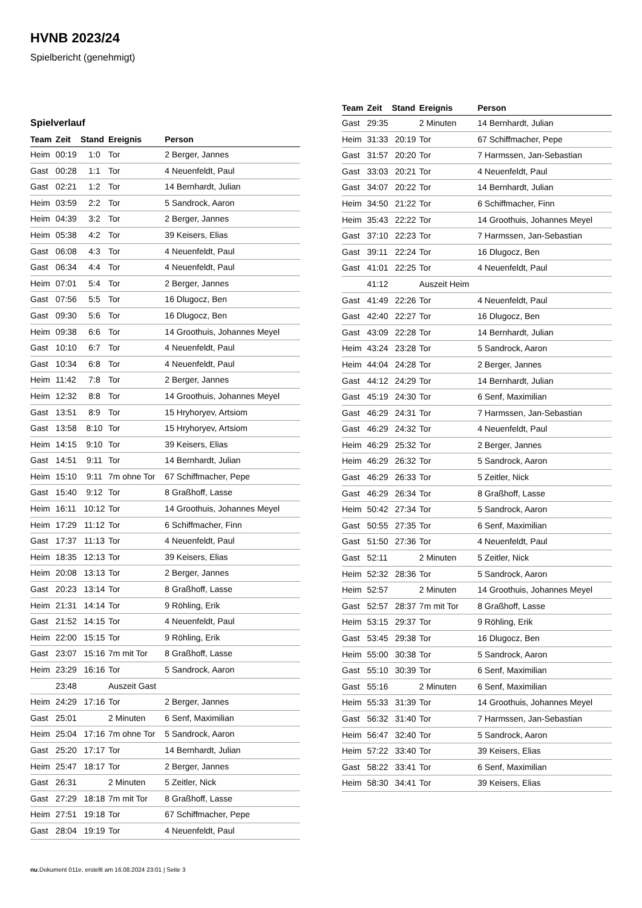HVNB 2023/24
Spielbericht (genehmigt)
Spielverlauf
| Team | Zeit | Stand | Ereignis | Person |
| --- | --- | --- | --- | --- |
| Heim | 00:19 | 1:0 | Tor | 2 Berger, Jannes |
| Gast | 00:28 | 1:1 | Tor | 4 Neuenfeldt, Paul |
| Gast | 02:21 | 1:2 | Tor | 14 Bernhardt, Julian |
| Heim | 03:59 | 2:2 | Tor | 5 Sandrock, Aaron |
| Heim | 04:39 | 3:2 | Tor | 2 Berger, Jannes |
| Heim | 05:38 | 4:2 | Tor | 39 Keisers, Elias |
| Gast | 06:08 | 4:3 | Tor | 4 Neuenfeldt, Paul |
| Gast | 06:34 | 4:4 | Tor | 4 Neuenfeldt, Paul |
| Heim | 07:01 | 5:4 | Tor | 2 Berger, Jannes |
| Gast | 07:56 | 5:5 | Tor | 16 Dlugocz, Ben |
| Gast | 09:30 | 5:6 | Tor | 16 Dlugocz, Ben |
| Heim | 09:38 | 6:6 | Tor | 14 Groothuis, Johannes Meyel |
| Gast | 10:10 | 6:7 | Tor | 4 Neuenfeldt, Paul |
| Gast | 10:34 | 6:8 | Tor | 4 Neuenfeldt, Paul |
| Heim | 11:42 | 7:8 | Tor | 2 Berger, Jannes |
| Heim | 12:32 | 8:8 | Tor | 14 Groothuis, Johannes Meyel |
| Gast | 13:51 | 8:9 | Tor | 15 Hryhoryev, Artsiom |
| Gast | 13:58 | 8:10 | Tor | 15 Hryhoryev, Artsiom |
| Heim | 14:15 | 9:10 | Tor | 39 Keisers, Elias |
| Gast | 14:51 | 9:11 | Tor | 14 Bernhardt, Julian |
| Heim | 15:10 | 9:11 | 7m ohne Tor | 67 Schiffmacher, Pepe |
| Gast | 15:40 | 9:12 | Tor | 8 Graßhoff, Lasse |
| Heim | 16:11 | 10:12 | Tor | 14 Groothuis, Johannes Meyel |
| Heim | 17:29 | 11:12 | Tor | 6 Schiffmacher, Finn |
| Gast | 17:37 | 11:13 | Tor | 4 Neuenfeldt, Paul |
| Heim | 18:35 | 12:13 | Tor | 39 Keisers, Elias |
| Heim | 20:08 | 13:13 | Tor | 2 Berger, Jannes |
| Gast | 20:23 | 13:14 | Tor | 8 Graßhoff, Lasse |
| Heim | 21:31 | 14:14 | Tor | 9 Röhling, Erik |
| Gast | 21:52 | 14:15 | Tor | 4 Neuenfeldt, Paul |
| Heim | 22:00 | 15:15 | Tor | 9 Röhling, Erik |
| Gast | 23:07 | 15:16 | 7m mit Tor | 8 Graßhoff, Lasse |
| Heim | 23:29 | 16:16 | Tor | 5 Sandrock, Aaron |
| | 23:48 | | Auszeit Gast | |
| Heim | 24:29 | 17:16 | Tor | 2 Berger, Jannes |
| Gast | 25:01 | | 2 Minuten | 6 Senf, Maximilian |
| Heim | 25:04 | 17:16 | 7m ohne Tor | 5 Sandrock, Aaron |
| Gast | 25:20 | 17:17 | Tor | 14 Bernhardt, Julian |
| Heim | 25:47 | 18:17 | Tor | 2 Berger, Jannes |
| Gast | 26:31 | | 2 Minuten | 5 Zeitler, Nick |
| Gast | 27:29 | 18:18 | 7m mit Tor | 8 Graßhoff, Lasse |
| Heim | 27:51 | 19:18 | Tor | 67 Schiffmacher, Pepe |
| Gast | 28:04 | 19:19 | Tor | 4 Neuenfeldt, Paul |
| Team | Zeit | Stand | Ereignis | Person |
| --- | --- | --- | --- | --- |
| Gast | 29:35 | | 2 Minuten | 14 Bernhardt, Julian |
| Heim | 31:33 | 20:19 | Tor | 67 Schiffmacher, Pepe |
| Gast | 31:57 | 20:20 | Tor | 7 Harmssen, Jan-Sebastian |
| Gast | 33:03 | 20:21 | Tor | 4 Neuenfeldt, Paul |
| Gast | 34:07 | 20:22 | Tor | 14 Bernhardt, Julian |
| Heim | 34:50 | 21:22 | Tor | 6 Schiffmacher, Finn |
| Heim | 35:43 | 22:22 | Tor | 14 Groothuis, Johannes Meyel |
| Gast | 37:10 | 22:23 | Tor | 7 Harmssen, Jan-Sebastian |
| Gast | 39:11 | 22:24 | Tor | 16 Dlugocz, Ben |
| Gast | 41:01 | 22:25 | Tor | 4 Neuenfeldt, Paul |
| | 41:12 | | Auszeit Heim | |
| Gast | 41:49 | 22:26 | Tor | 4 Neuenfeldt, Paul |
| Gast | 42:40 | 22:27 | Tor | 16 Dlugocz, Ben |
| Gast | 43:09 | 22:28 | Tor | 14 Bernhardt, Julian |
| Heim | 43:24 | 23:28 | Tor | 5 Sandrock, Aaron |
| Heim | 44:04 | 24:28 | Tor | 2 Berger, Jannes |
| Gast | 44:12 | 24:29 | Tor | 14 Bernhardt, Julian |
| Gast | 45:19 | 24:30 | Tor | 6 Senf, Maximilian |
| Gast | 46:29 | 24:31 | Tor | 7 Harmssen, Jan-Sebastian |
| Gast | 46:29 | 24:32 | Tor | 4 Neuenfeldt, Paul |
| Heim | 46:29 | 25:32 | Tor | 2 Berger, Jannes |
| Heim | 46:29 | 26:32 | Tor | 5 Sandrock, Aaron |
| Gast | 46:29 | 26:33 | Tor | 5 Zeitler, Nick |
| Gast | 46:29 | 26:34 | Tor | 8 Graßhoff, Lasse |
| Heim | 50:42 | 27:34 | Tor | 5 Sandrock, Aaron |
| Gast | 50:55 | 27:35 | Tor | 6 Senf, Maximilian |
| Gast | 51:50 | 27:36 | Tor | 4 Neuenfeldt, Paul |
| Gast | 52:11 | | 2 Minuten | 5 Zeitler, Nick |
| Heim | 52:32 | 28:36 | Tor | 5 Sandrock, Aaron |
| Heim | 52:57 | | 2 Minuten | 14 Groothuis, Johannes Meyel |
| Gast | 52:57 | 28:37 | 7m mit Tor | 8 Graßhoff, Lasse |
| Heim | 53:15 | 29:37 | Tor | 9 Röhling, Erik |
| Gast | 53:45 | 29:38 | Tor | 16 Dlugocz, Ben |
| Heim | 55:00 | 30:38 | Tor | 5 Sandrock, Aaron |
| Gast | 55:10 | 30:39 | Tor | 6 Senf, Maximilian |
| Gast | 55:16 | | 2 Minuten | 6 Senf, Maximilian |
| Heim | 55:33 | 31:39 | Tor | 14 Groothuis, Johannes Meyel |
| Gast | 56:32 | 31:40 | Tor | 7 Harmssen, Jan-Sebastian |
| Heim | 56:47 | 32:40 | Tor | 5 Sandrock, Aaron |
| Heim | 57:22 | 33:40 | Tor | 39 Keisers, Elias |
| Gast | 58:22 | 33:41 | Tor | 6 Senf, Maximilian |
| Heim | 58:30 | 34:41 | Tor | 39 Keisers, Elias |
nu.Dokument 011e, erstellt am 16.08.2024 23:01 | Seite 3